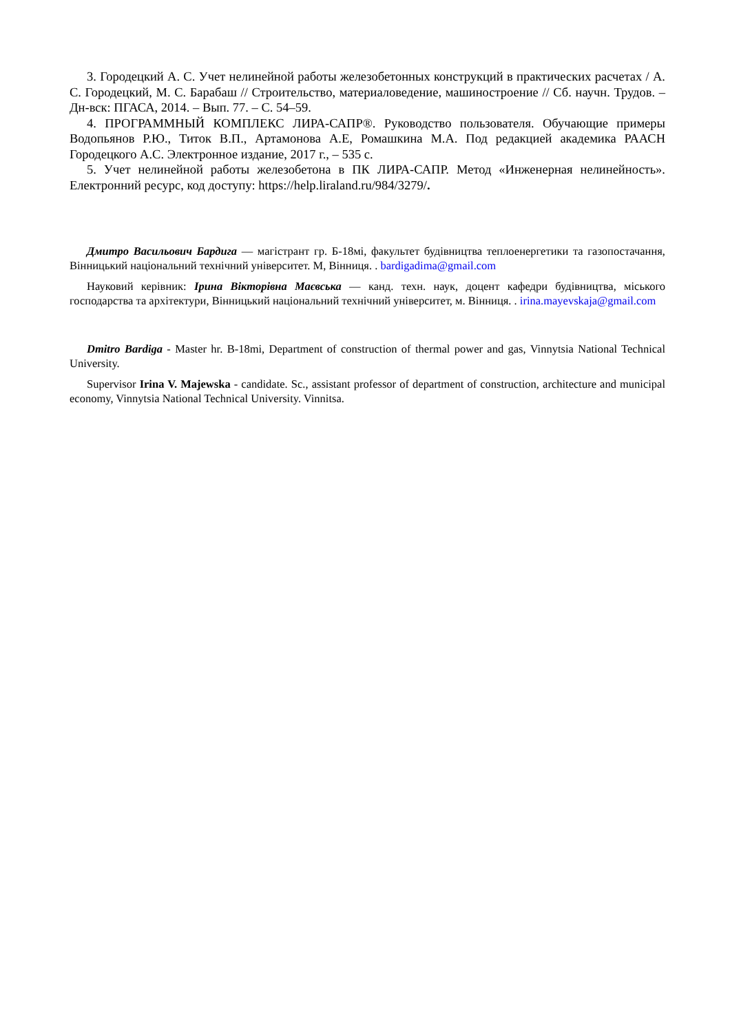3. Городецкий А. С. Учет нелинейной работы железобетонных конструкций в практических расчетах / А. С. Городецкий, М. С. Барабаш // Строительство, материаловедение, машиностроение // Сб. научн. Трудов. – Дн-вск: ПГАСА, 2014. – Вып. 77. – С. 54–59.
4. ПРОГРАММНЫЙ КОМПЛЕКС ЛИРА-САПР®. Руководство пользователя. Обучающие примеры Водопьянов Р.Ю., Титок В.П., Артамонова А.Е, Ромашкина М.А. Под редакцией академика РААСН Городецкого А.С. Электронное издание, 2017 г., – 535 с.
5. Учет нелинейной работы железобетона в ПК ЛИРА-САПР. Метод «Инженерная нелинейность». Електронний ресурс, код доступу: https://help.liraland.ru/984/3279/.
Дмитро Васильович Бардига — магістрант гр. Б-18мі, факультет будівництва теплоенергетики та газопостачання, Вінницький національний технічний університет. М, Вінниця. . bardigadima@gmail.com
Науковий керівник: Ірина Вікторівна Маєвська — канд. техн. наук, доцент кафедри будівництва, міського господарства та архітектури, Вінницький національний технічний університет, м. Вінниця. . irina.mayevskaja@gmail.com
Dmitro Bardiga - Master hr. B-18mi, Department of construction of thermal power and gas, Vinnytsia National Technical University.
Supervisor Irina V. Majewska - candidate. Sc., assistant professor of department of construction, architecture and municipal economy, Vinnytsia National Technical University. Vinnitsa.